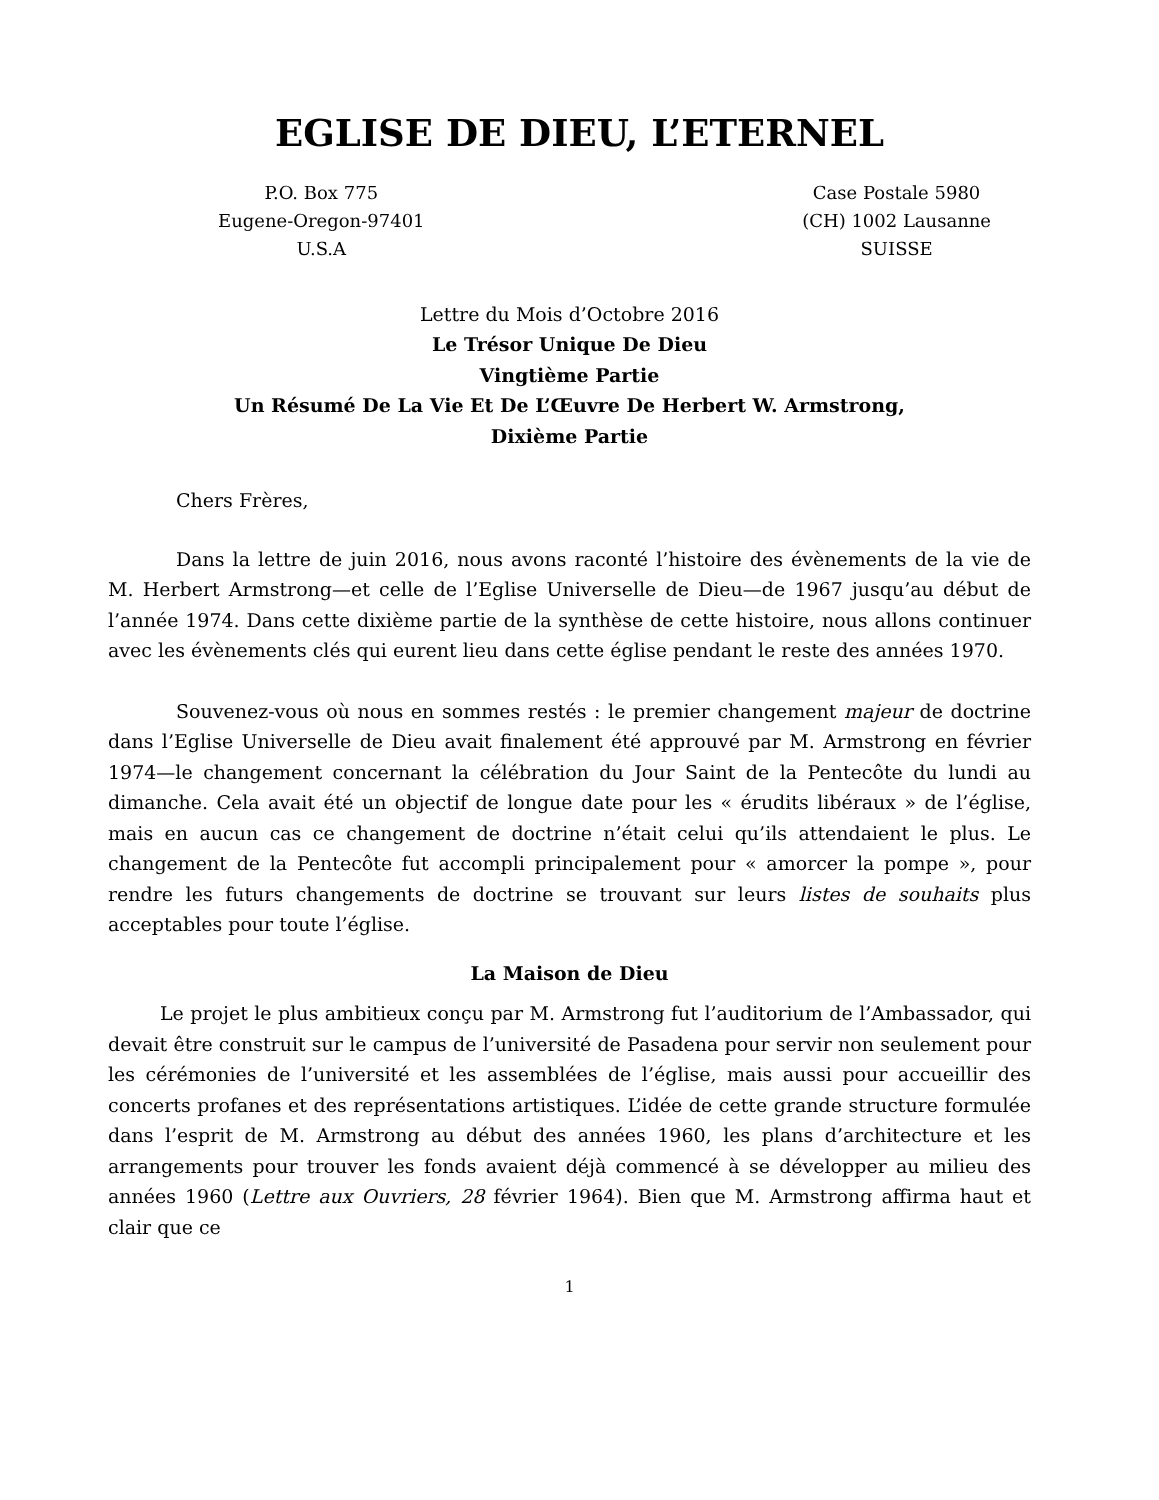EGLISE DE DIEU, L’ETERNEL
P.O. Box 775
Eugene-Oregon-97401
U.S.A
Case Postale 5980
(CH) 1002 Lausanne
SUISSE
Lettre du Mois d’Octobre 2016
Le Trésor Unique De Dieu
Vingtième Partie
Un Résumé De La Vie Et De L’Œuvre De Herbert W. Armstrong,
Dixième Partie
Chers Frères,
Dans la lettre de juin 2016, nous avons raconté l’histoire des évènements de la vie de M. Herbert Armstrong—et celle de l’Eglise Universelle de Dieu—de 1967 jusqu’au début de l’année 1974. Dans cette dixième partie de la synthèse de cette histoire, nous allons continuer avec les évènements clés qui eurent lieu dans cette église pendant le reste des années 1970.
Souvenez-vous où nous en sommes restés : le premier changement majeur de doctrine dans l’Eglise Universelle de Dieu avait finalement été approuvé par M. Armstrong en février 1974—le changement concernant la célébration du Jour Saint de la Pentecôte du lundi au dimanche. Cela avait été un objectif de longue date pour les « érudits libéraux » de l’église, mais en aucun cas ce changement de doctrine n’était celui qu’ils attendaient le plus. Le changement de la Pentecôte fut accompli principalement pour « amorcer la pompe », pour rendre les futurs changements de doctrine se trouvant sur leurs listes de souhaits plus acceptables pour toute l’église.
La Maison de Dieu
Le projet le plus ambitieux conçu par M. Armstrong fut l’auditorium de l’Ambassador, qui devait être construit sur le campus de l’université de Pasadena pour servir non seulement pour les cérémonies de l’université et les assemblées de l’église, mais aussi pour accueillir des concerts profanes et des représentations artistiques. L’idée de cette grande structure formulée dans l’esprit de M. Armstrong au début des années 1960, les plans d’architecture et les arrangements pour trouver les fonds avaient déjà commencé à se développer au milieu des années 1960 (Lettre aux Ouvriers, 28 février 1964). Bien que M. Armstrong affirma haut et clair que ce
1